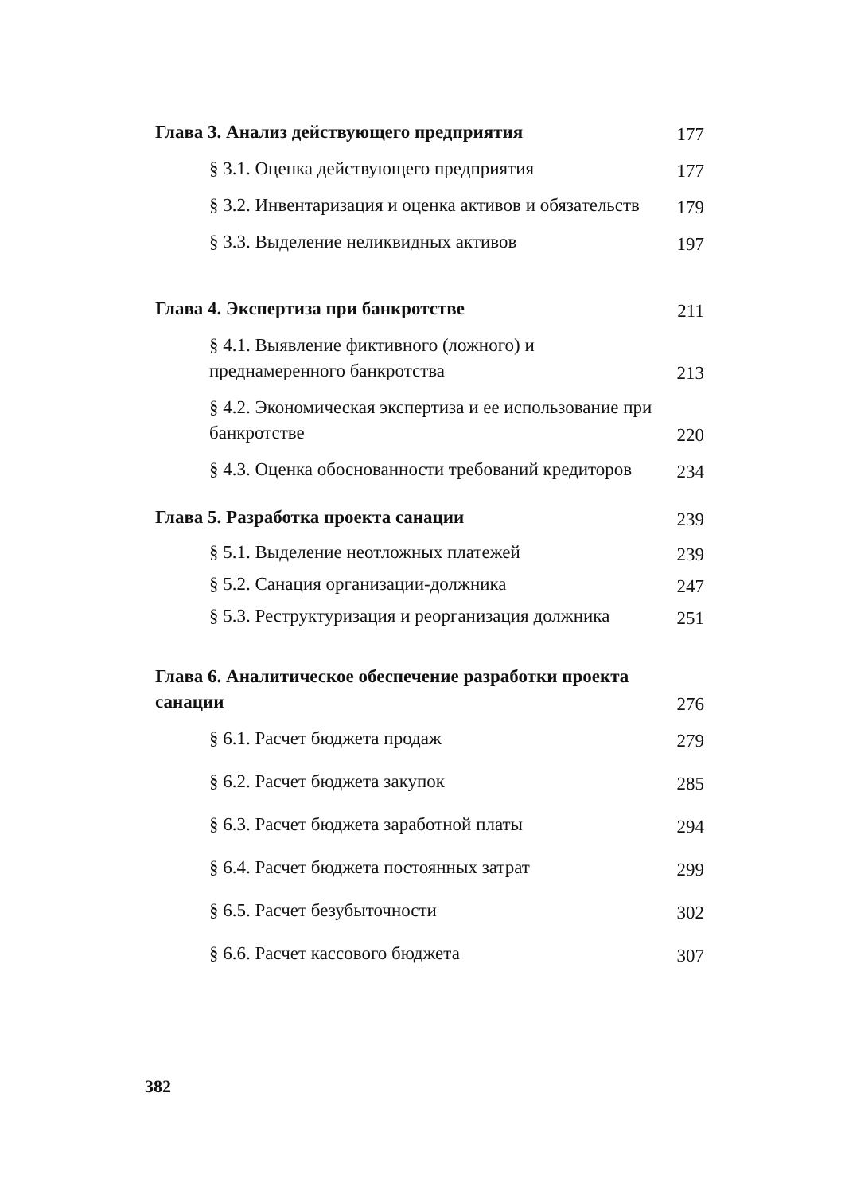Глава 3. Анализ действующего предприятия 177
§ 3.1. Оценка действующего предприятия 177
§ 3.2. Инвентаризация и оценка активов и обязательств 179
§ 3.3. Выделение неликвидных активов 197
Глава 4. Экспертиза при банкротстве 211
§ 4.1. Выявление фиктивного (ложного) и преднамеренного банкротства 213
§ 4.2. Экономическая экспертиза и ее использование при банкротстве 220
§ 4.3. Оценка обоснованности требований кредиторов 234
Глава 5. Разработка проекта санации 239
§ 5.1. Выделение неотложных платежей 239
§ 5.2. Санация организации-должника 247
§ 5.3. Реструктуризация и реорганизация должника 251
Глава 6. Аналитическое обеспечение разработки проекта санации 276
§ 6.1. Расчет бюджета продаж 279
§ 6.2. Расчет бюджета закупок 285
§ 6.3. Расчет бюджета заработной платы 294
§ 6.4. Расчет бюджета постоянных затрат 299
§ 6.5. Расчет безубыточности 302
§ 6.6. Расчет кассового бюджета 307
382